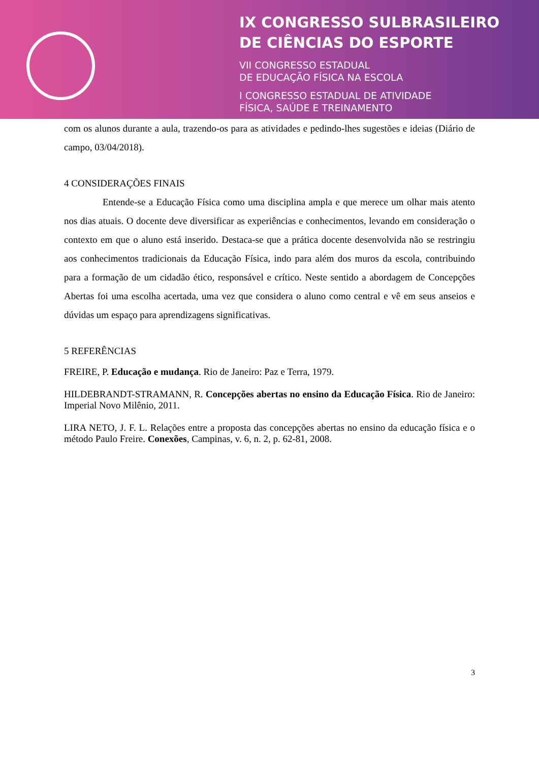IX CONGRESSO SULBRASILEIRO
DE CIÊNCIAS DO ESPORTE
VII CONGRESSO ESTADUAL
DE EDUCAÇÃO FÍSICA NA ESCOLA
I CONGRESSO ESTADUAL DE ATIVIDADE
FÍSICA, SAÚDE E TREINAMENTO
com os alunos durante a aula, trazendo-os para as atividades e pedindo-lhes sugestões e ideias (Diário de campo, 03/04/2018).
4 CONSIDERAÇÕES FINAIS
    Entende-se a Educação Física como uma disciplina ampla e que merece um olhar mais atento nos dias atuais. O docente deve diversificar as experiências e conhecimentos, levando em consideração o contexto em que o aluno está inserido. Destaca-se que a prática docente desenvolvida não se restringiu aos conhecimentos tradicionais da Educação Física, indo para além dos muros da escola, contribuindo para a formação de um cidadão ético, responsável e crítico. Neste sentido a abordagem de Concepções Abertas foi uma escolha acertada, uma vez que considera o aluno como central e vê em seus anseios e dúvidas um espaço para aprendizagens significativas.
5 REFERÊNCIAS
FREIRE, P. Educação e mudança. Rio de Janeiro: Paz e Terra, 1979.
HILDEBRANDT-STRAMANN, R. Concepções abertas no ensino da Educação Física. Rio de Janeiro: Imperial Novo Milênio, 2011.
LIRA NETO, J. F. L. Relações entre a proposta das concepções abertas no ensino da educação física e o método Paulo Freire. Conexões, Campinas, v. 6, n. 2, p. 62-81, 2008.
3